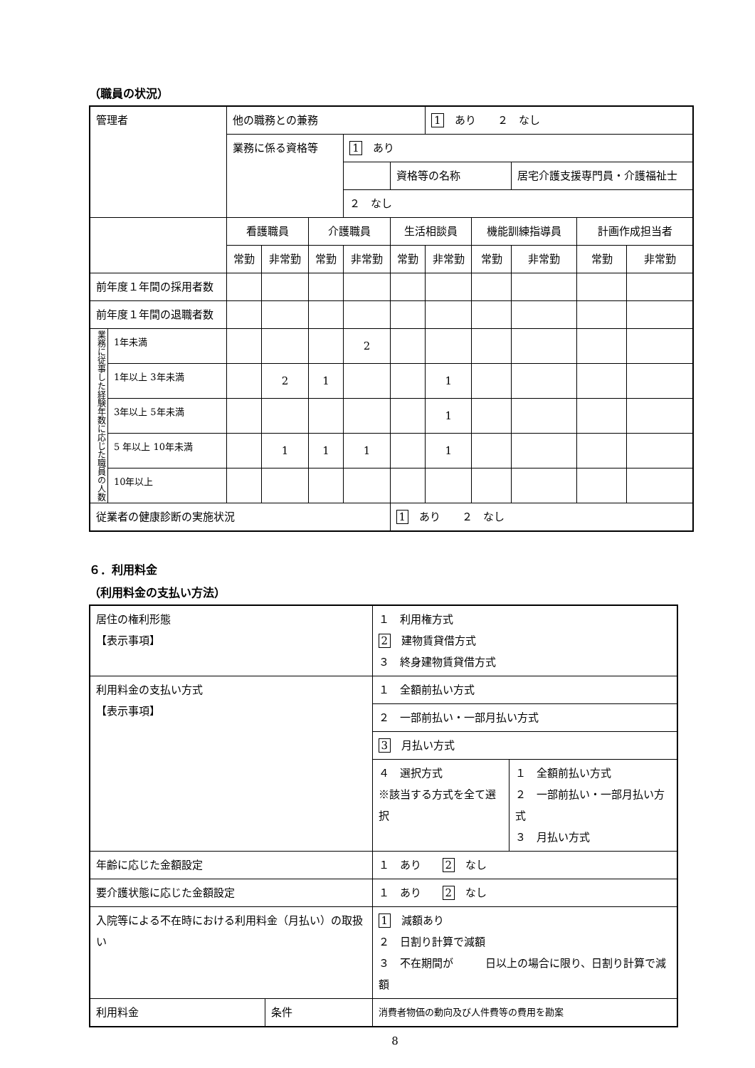（職員の状況）
| 管理者 | | 他の職務との兼務 | | | | | 1 あり ２ なし | | | | |
| | | 業務に係る資格等 | | | 1 あり | | | | | | |
| | | | | | | 資格等の名称 | | | 居宅介護支援専門員・介護福祉士 | | |
| | | | | | ２ なし | | | | | | |
| | | 看護職員 | | 介護職員 | | 生活相談員 | | 機能訓練指導員 | | 計画作成担当者 | |
| | | 常勤 | 非常勤 | 常勤 | 非常勤 | 常勤 | 非常勤 | 常勤 | 非常勤 | 常勤 | 非常勤 |
| 前年度１年間の採用者数 | | | | | | | | | | | |
| 前年度１年間の退職者数 | | | | | | | | | | | |
| 業務に従事した経験年数に応じた職員の人数 | 1年未満 | | | | 2 | | | | | | |
| | 1年以上 3年未満 | | 2 | 1 | | | 1 | | | | |
| | 3年以上 5年未満 | | | | | | 1 | | | | |
| | 5 年以上 10年未満 | | 1 | 1 | 1 | | 1 | | | | |
| | 10年以上 | | | | | | | | | | |
| 従業者の健康診断の実施状況 | | | | | | 1 あり ２ なし | | | | | |
６．利用料金
（利用料金の支払い方法）
| 居住の権利形態 【表示事項】 | | １ 利用権方式 2 建物賃貸借方式 ３ 終身建物賃貸借方式 | |
| 利用料金の支払い方式 【表示事項】 | | １ 全額前払い方式 | |
| | | ２ 一部前払い・一部月払い方式 | |
| | | 3 月払い方式 | |
| | | ４ 選択方式 ※該当する方式を全て選択 | １ 全額前払い方式 ２ 一部前払い・一部月払い方式 ３ 月払い方式 |
| 年齢に応じた金額設定 | | １ あり 2 なし | |
| 要介護状態に応じた金額設定 | | １ あり 2 なし | |
| 入院等による不在時における利用料金（月払い）の取扱い | | 1 減額あり ２ 日割り計算で減額 ３ 不在期間が 日以上の場合に限り、日割り計算で減額 | |
| 利用料金 | 条件 | 消費者物価の動向及び人件費等の費用を勘案 | |
8